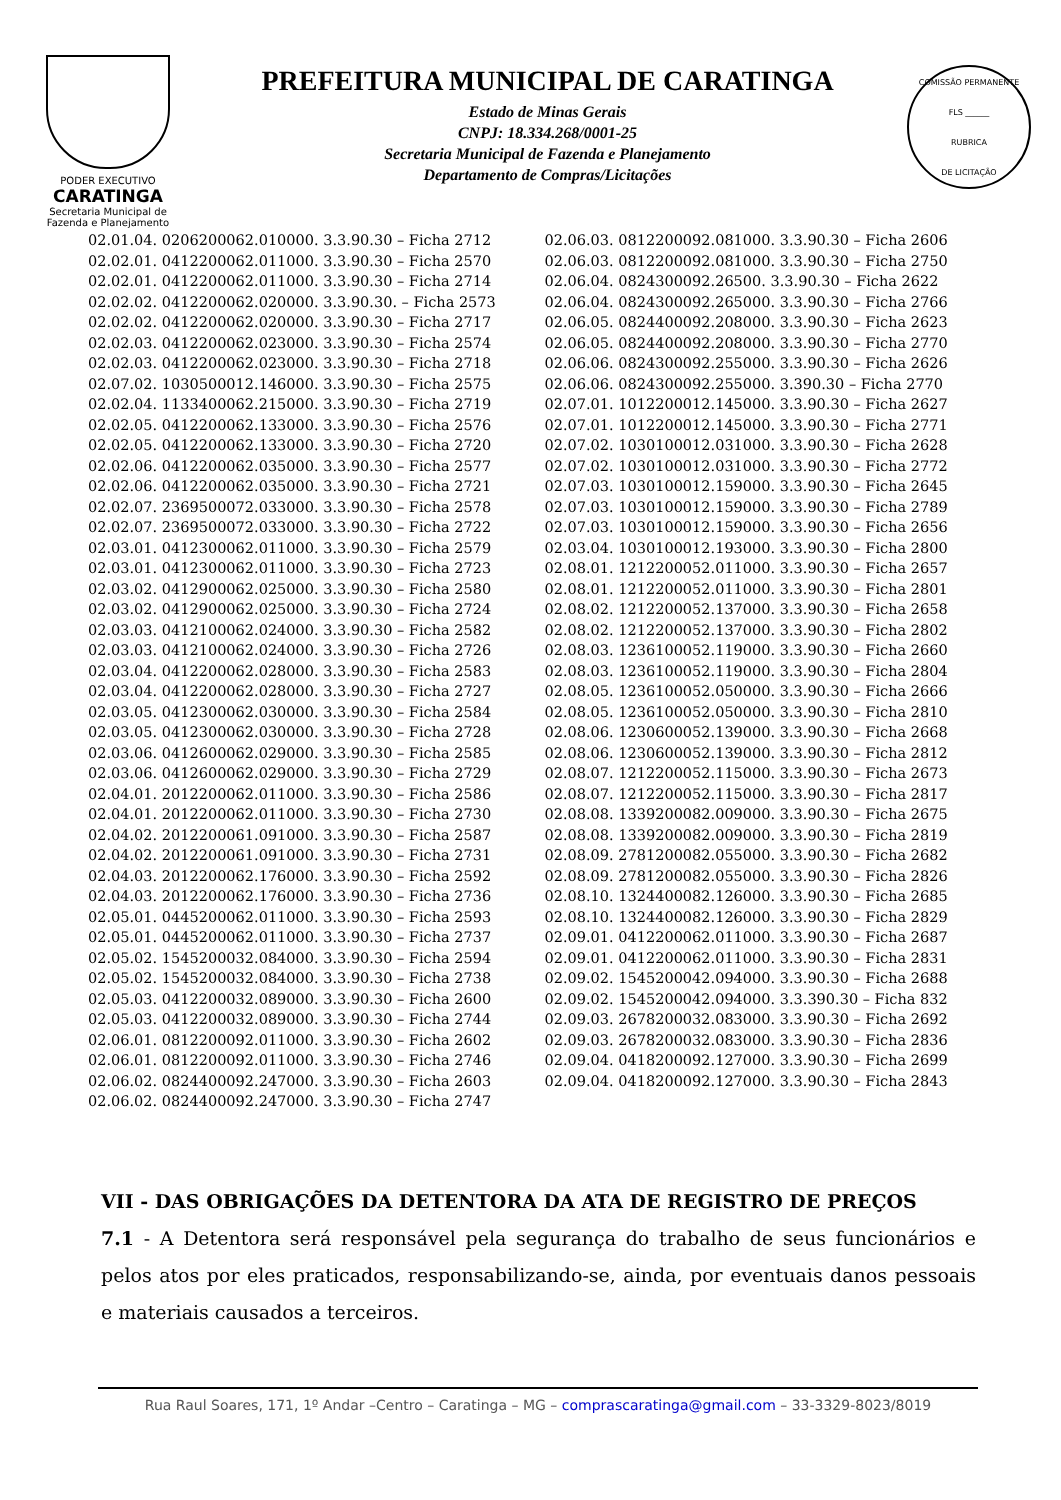PODER EXECUTIVO
CARATINGA
Secretaria Municipal de
Fazenda e Planejamento
PREFEITURA MUNICIPAL DE CARATINGA
Estado de Minas Gerais
CNPJ: 18.334.268/0001-25
Secretaria Municipal de Fazenda e Planejamento
Departamento de Compras/Licitações
COMISSÃO PERMANENTE
FLS ______
RUBRICA
DE LICITAÇÃO
02.01.04. 0206200062.010000. 3.3.90.30 – Ficha 2712
02.02.01. 0412200062.011000. 3.3.90.30 – Ficha 2570
02.02.01. 0412200062.011000. 3.3.90.30 – Ficha 2714
02.02.02. 0412200062.020000. 3.3.90.30. – Ficha 2573
02.02.02. 0412200062.020000. 3.3.90.30 – Ficha 2717
02.02.03. 0412200062.023000. 3.3.90.30 – Ficha 2574
02.02.03. 0412200062.023000. 3.3.90.30 – Ficha 2718
02.07.02. 1030500012.146000. 3.3.90.30 – Ficha 2575
02.02.04. 1133400062.215000. 3.3.90.30 – Ficha 2719
02.02.05. 0412200062.133000. 3.3.90.30 – Ficha 2576
02.02.05. 0412200062.133000. 3.3.90.30 – Ficha 2720
02.02.06. 0412200062.035000. 3.3.90.30 – Ficha 2577
02.02.06. 0412200062.035000. 3.3.90.30 – Ficha 2721
02.02.07. 2369500072.033000. 3.3.90.30 – Ficha 2578
02.02.07. 2369500072.033000. 3.3.90.30 – Ficha 2722
02.03.01. 0412300062.011000. 3.3.90.30 – Ficha 2579
02.03.01. 0412300062.011000. 3.3.90.30 – Ficha 2723
02.03.02. 0412900062.025000. 3.3.90.30 – Ficha 2580
02.03.02. 0412900062.025000. 3.3.90.30 – Ficha 2724
02.03.03. 0412100062.024000. 3.3.90.30 – Ficha 2582
02.03.03. 0412100062.024000. 3.3.90.30 – Ficha 2726
02.03.04. 0412200062.028000. 3.3.90.30 – Ficha 2583
02.03.04. 0412200062.028000. 3.3.90.30 – Ficha 2727
02.03.05. 0412300062.030000. 3.3.90.30 – Ficha 2584
02.03.05. 0412300062.030000. 3.3.90.30 – Ficha 2728
02.03.06. 0412600062.029000. 3.3.90.30 – Ficha 2585
02.03.06. 0412600062.029000. 3.3.90.30 – Ficha 2729
02.04.01. 2012200062.011000. 3.3.90.30 – Ficha 2586
02.04.01. 2012200062.011000. 3.3.90.30 – Ficha 2730
02.04.02. 2012200061.091000. 3.3.90.30 – Ficha 2587
02.04.02. 2012200061.091000. 3.3.90.30 – Ficha 2731
02.04.03. 2012200062.176000. 3.3.90.30 – Ficha 2592
02.04.03. 2012200062.176000. 3.3.90.30 – Ficha 2736
02.05.01. 0445200062.011000. 3.3.90.30 – Ficha 2593
02.05.01. 0445200062.011000. 3.3.90.30 – Ficha 2737
02.05.02. 1545200032.084000. 3.3.90.30 – Ficha 2594
02.05.02. 1545200032.084000. 3.3.90.30 – Ficha 2738
02.05.03. 0412200032.089000. 3.3.90.30 – Ficha 2600
02.05.03. 0412200032.089000. 3.3.90.30 – Ficha 2744
02.06.01. 0812200092.011000. 3.3.90.30 – Ficha 2602
02.06.01. 0812200092.011000. 3.3.90.30 – Ficha 2746
02.06.02. 0824400092.247000. 3.3.90.30 – Ficha 2603
02.06.02. 0824400092.247000. 3.3.90.30 – Ficha 2747
02.06.03. 0812200092.081000. 3.3.90.30 – Ficha 2606
02.06.03. 0812200092.081000. 3.3.90.30 – Ficha 2750
02.06.04. 0824300092.26500. 3.3.90.30 – Ficha 2622
02.06.04. 0824300092.265000. 3.3.90.30 – Ficha 2766
02.06.05. 0824400092.208000. 3.3.90.30 – Ficha 2623
02.06.05. 0824400092.208000. 3.3.90.30 – Ficha 2770
02.06.06. 0824300092.255000. 3.3.90.30 – Ficha 2626
02.06.06. 0824300092.255000. 3.390.30 – Ficha 2770
02.07.01. 1012200012.145000. 3.3.90.30 – Ficha 2627
02.07.01. 1012200012.145000. 3.3.90.30 – Ficha 2771
02.07.02. 1030100012.031000. 3.3.90.30 – Ficha 2628
02.07.02. 1030100012.031000. 3.3.90.30 – Ficha 2772
02.07.03. 1030100012.159000. 3.3.90.30 – Ficha 2645
02.07.03. 1030100012.159000. 3.3.90.30 – Ficha 2789
02.07.03. 1030100012.159000. 3.3.90.30 – Ficha 2656
02.03.04. 1030100012.193000. 3.3.90.30 – Ficha 2800
02.08.01. 1212200052.011000. 3.3.90.30 – Ficha 2657
02.08.01. 1212200052.011000. 3.3.90.30 – Ficha 2801
02.08.02. 1212200052.137000. 3.3.90.30 – Ficha 2658
02.08.02. 1212200052.137000. 3.3.90.30 – Ficha 2802
02.08.03. 1236100052.119000. 3.3.90.30 – Ficha 2660
02.08.03. 1236100052.119000. 3.3.90.30 – Ficha 2804
02.08.05. 1236100052.050000. 3.3.90.30 – Ficha 2666
02.08.05. 1236100052.050000. 3.3.90.30 – Ficha 2810
02.08.06. 1230600052.139000. 3.3.90.30 – Ficha 2668
02.08.06. 1230600052.139000. 3.3.90.30 – Ficha 2812
02.08.07. 1212200052.115000. 3.3.90.30 – Ficha 2673
02.08.07. 1212200052.115000. 3.3.90.30 – Ficha 2817
02.08.08. 1339200082.009000. 3.3.90.30 – Ficha 2675
02.08.08. 1339200082.009000. 3.3.90.30 – Ficha 2819
02.08.09. 2781200082.055000. 3.3.90.30 – Ficha 2682
02.08.09. 2781200082.055000. 3.3.90.30 – Ficha 2826
02.08.10. 1324400082.126000. 3.3.90.30 – Ficha 2685
02.08.10. 1324400082.126000. 3.3.90.30 – Ficha 2829
02.09.01. 0412200062.011000. 3.3.90.30 – Ficha 2687
02.09.01. 0412200062.011000. 3.3.90.30 – Ficha 2831
02.09.02. 1545200042.094000. 3.3.90.30 – Ficha 2688
02.09.02. 1545200042.094000. 3.3.390.30 – Ficha 832
02.09.03. 2678200032.083000. 3.3.90.30 – Ficha 2692
02.09.03. 2678200032.083000. 3.3.90.30 – Ficha 2836
02.09.04. 0418200092.127000. 3.3.90.30 – Ficha 2699
02.09.04. 0418200092.127000. 3.3.90.30 – Ficha 2843
VII - DAS OBRIGAÇÕES DA DETENTORA DA ATA DE REGISTRO DE PREÇOS
7.1 - A Detentora será responsável pela segurança do trabalho de seus funcionários e pelos atos por eles praticados, responsabilizando-se, ainda, por eventuais danos pessoais e materiais causados a terceiros.
Rua Raul Soares, 171, 1º Andar –Centro – Caratinga – MG – comprascaratinga@gmail.com – 33-3329-8023/8019